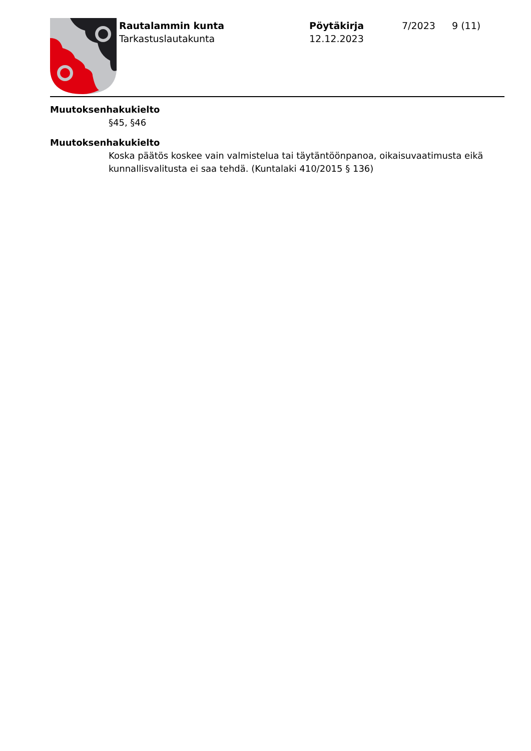Rautalammin kunta
Tarkastuslautakunta
Pöytäkirja
12.12.2023
7/2023 9 (11)
Muutoksenhakukielto
§45, §46
Muutoksenhakukielto
Koska päätös koskee vain valmistelua tai täytäntöönpanoa, oikaisuvaatimusta eikä kunnallisvalitusta ei saa tehdä. (Kuntalaki 410/2015 § 136)